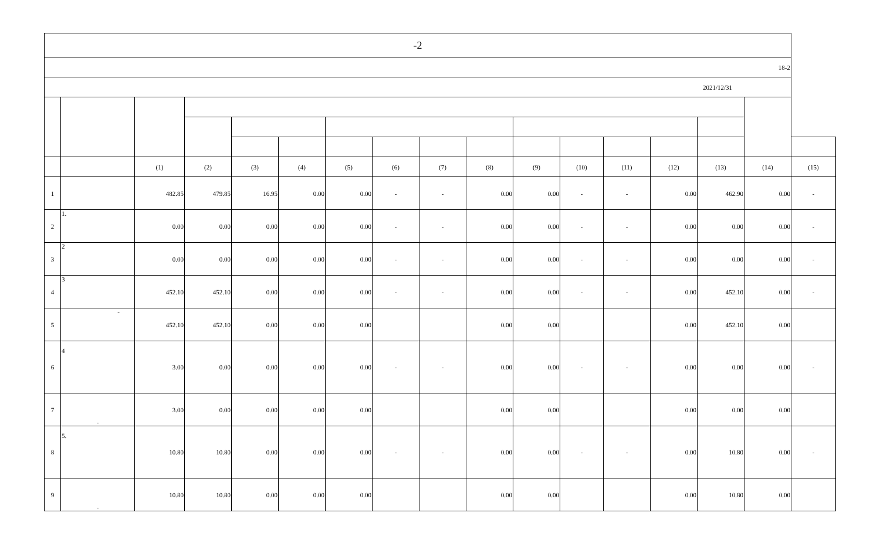| -2 | | | | | | | | | | | | | | | | |
| 18-2 | | | | | | | | | | | | | | | | |
| 2021/12/31 | | | | | | | | | | | | | | | | |
| | | (1) | (2) | (3) | (4) | (5) | (6) | (7) | (8) | (9) | (10) | (11) | (12) | (13) | (14) | (15) |
| 1 | | 482.85 | 479.85 | 16.95 | 0.00 | 0.00 | - | - | 0.00 | 0.00 | - | - | 0.00 | 462.90 | 0.00 | - |
| 2 | 1. | 0.00 | 0.00 | 0.00 | 0.00 | 0.00 | - | - | 0.00 | 0.00 | - | - | 0.00 | 0.00 | 0.00 | - |
| 3 | 2 | 0.00 | 0.00 | 0.00 | 0.00 | 0.00 | - | - | 0.00 | 0.00 | - | - | 0.00 | 0.00 | 0.00 | - |
| 4 | 3 | 452.10 | 452.10 | 0.00 | 0.00 | 0.00 | - | - | 0.00 | 0.00 | - | - | 0.00 | 452.10 | 0.00 | - |
| 5 | - | 452.10 | 452.10 | 0.00 | 0.00 | 0.00 | | | 0.00 | 0.00 | | | 0.00 | 452.10 | 0.00 | |
| 6 | 4 | 3.00 | 0.00 | 0.00 | 0.00 | 0.00 | - | - | 0.00 | 0.00 | - | - | 0.00 | 0.00 | 0.00 | - |
| 7 | - | 3.00 | 0.00 | 0.00 | 0.00 | 0.00 | | | 0.00 | 0.00 | | | 0.00 | 0.00 | 0.00 | |
| 8 | 5. | 10.80 | 10.80 | 0.00 | 0.00 | 0.00 | - | - | 0.00 | 0.00 | - | - | 0.00 | 10.80 | 0.00 | - |
| 9 | - | 10.80 | 10.80 | 0.00 | 0.00 | 0.00 | | | 0.00 | 0.00 | | | 0.00 | 10.80 | 0.00 | |